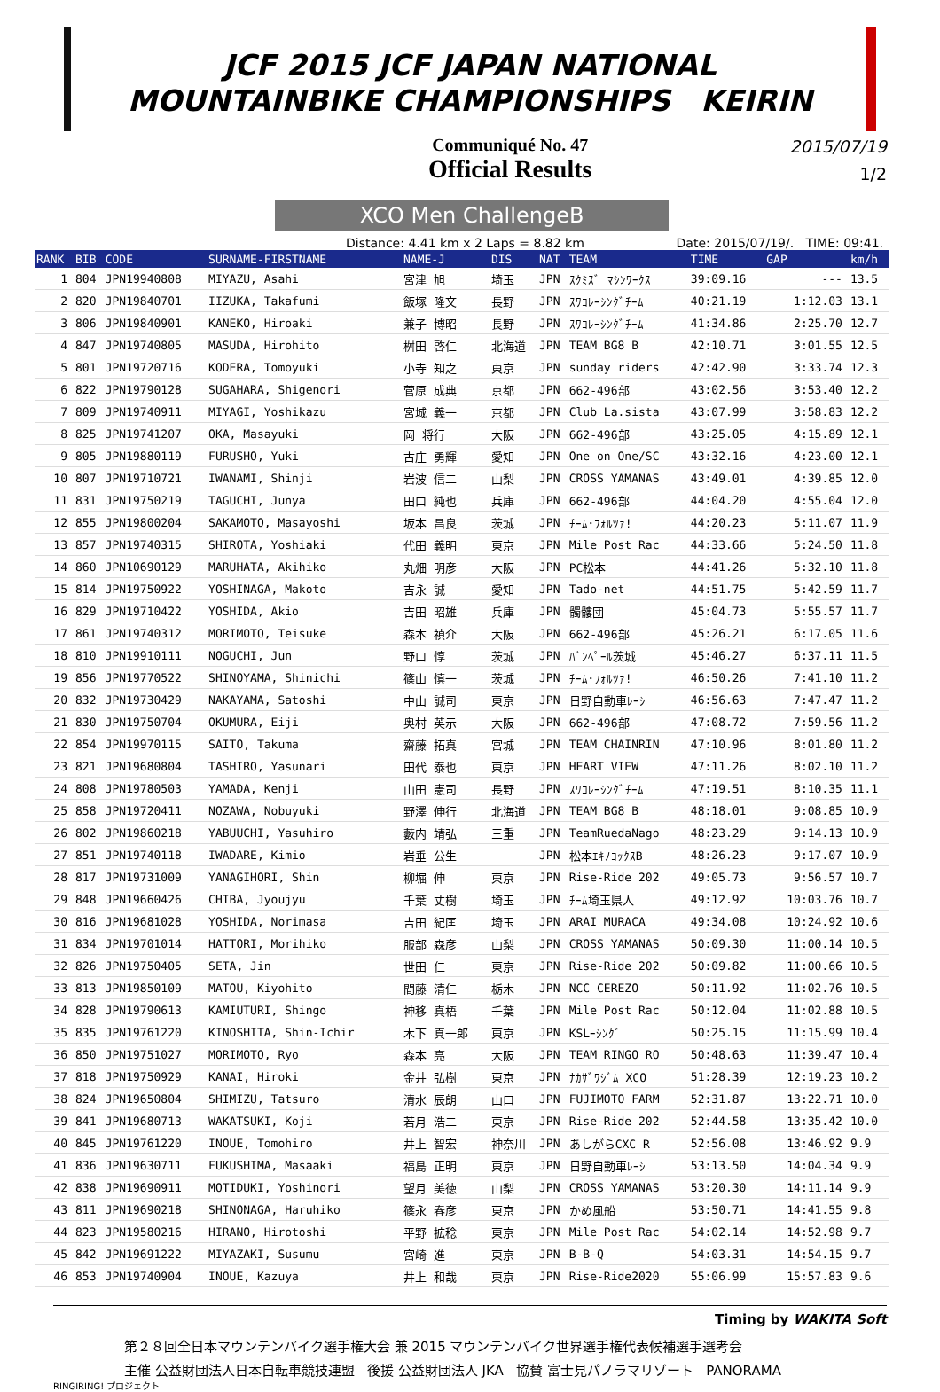JCF 2015 JCF JAPAN NATIONAL
MOUNTAINBIKE CHAMPIONSHIPS KEIRIN
Communiqué No. 47
Official Results
2015/07/19
1/2
XCO Men ChallengeB
Distance: 4.41 km x 2 Laps = 8.82 km Date: 2015/07/19/. TIME: 09:41.
| RANK | BIB | CODE | SURNAME-FIRSTNAME | NAME-J | DIS | NAT | TEAM | TIME | GAP | km/h |
| --- | --- | --- | --- | --- | --- | --- | --- | --- | --- | --- |
| 1 | 804 | JPN19940808 | MIYAZU, Asahi | 宮津 旭 | 埼玉 | JPN | ｽｸﾐｽﾞ ﾏｼﾝﾜｰｸｽ | 39:09.16 | --- | 13.5 |
| 2 | 820 | JPN19840701 | IIZUKA, Takafumi | 飯塚 隆文 | 長野 | JPN | ｽﾜｺﾚｰｼﾝｸﾞﾁｰﾑ | 40:21.19 | 1:12.03 | 13.1 |
| 3 | 806 | JPN19840901 | KANEKO, Hiroaki | 兼子 博昭 | 長野 | JPN | ｽﾜｺﾚｰｼﾝｸﾞﾁｰﾑ | 41:34.86 | 2:25.70 | 12.7 |
| 4 | 847 | JPN19740805 | MASUDA, Hirohito | 桝田 啓仁 | 北海道 | JPN | TEAM BG8 B | 42:10.71 | 3:01.55 | 12.5 |
| 5 | 801 | JPN19720716 | KODERA, Tomoyuki | 小寺 知之 | 東京 | JPN | sunday riders | 42:42.90 | 3:33.74 | 12.3 |
| 6 | 822 | JPN19790128 | SUGAHARA, Shigenori | 菅原 成典 | 京都 | JPN | 662-496部 | 43:02.56 | 3:53.40 | 12.2 |
| 7 | 809 | JPN19740911 | MIYAGI, Yoshikazu | 宮城 義一 | 京都 | JPN | Club La.sista | 43:07.99 | 3:58.83 | 12.2 |
| 8 | 825 | JPN19741207 | OKA, Masayuki | 岡 将行 | 大阪 | JPN | 662-496部 | 43:25.05 | 4:15.89 | 12.1 |
| 9 | 805 | JPN19880119 | FURUSHO, Yuki | 古庄 勇輝 | 愛知 | JPN | One on One/SC | 43:32.16 | 4:23.00 | 12.1 |
| 10 | 807 | JPN19710721 | IWANAMI, Shinji | 岩波 信二 | 山梨 | JPN | CROSS YAMANAS | 43:49.01 | 4:39.85 | 12.0 |
| 11 | 831 | JPN19750219 | TAGUCHI, Junya | 田口 純也 | 兵庫 | JPN | 662-496部 | 44:04.20 | 4:55.04 | 12.0 |
| 12 | 855 | JPN19800204 | SAKAMOTO, Masayoshi | 坂本 昌良 | 茨城 | JPN | ﾁｰﾑ･ﾌｫﾙﾂｧ! | 44:20.23 | 5:11.07 | 11.9 |
| 13 | 857 | JPN19740315 | SHIROTA, Yoshiaki | 代田 義明 | 東京 | JPN | Mile Post Rac | 44:33.66 | 5:24.50 | 11.8 |
| 14 | 860 | JPN10690129 | MARUHATA, Akihiko | 丸畑 明彦 | 大阪 | JPN | PC松本 | 44:41.26 | 5:32.10 | 11.8 |
| 15 | 814 | JPN19750922 | YOSHINAGA, Makoto | 吉永 誠 | 愛知 | JPN | Tado-net | 44:51.75 | 5:42.59 | 11.7 |
| 16 | 829 | JPN19710422 | YOSHIDA, Akio | 吉田 昭雄 | 兵庫 | JPN | 髑髏団 | 45:04.73 | 5:55.57 | 11.7 |
| 17 | 861 | JPN19740312 | MORIMOTO, Teisuke | 森本 禎介 | 大阪 | JPN | 662-496部 | 45:26.21 | 6:17.05 | 11.6 |
| 18 | 810 | JPN19910111 | NOGUCHI, Jun | 野口 惇 | 茨城 | JPN | ﾊﾞﾝﾍﾟｰﾙ茨城 | 45:46.27 | 6:37.11 | 11.5 |
| 19 | 856 | JPN19770522 | SHINOYAMA, Shinichi | 篠山 慎一 | 茨城 | JPN | ﾁｰﾑ･ﾌｫﾙﾂｧ! | 46:50.26 | 7:41.10 | 11.2 |
| 20 | 832 | JPN19730429 | NAKAYAMA, Satoshi | 中山 誠司 | 東京 | JPN | 日野自動車ﾚｰｼ | 46:56.63 | 7:47.47 | 11.2 |
| 21 | 830 | JPN19750704 | OKUMURA, Eiji | 奥村 英示 | 大阪 | JPN | 662-496部 | 47:08.72 | 7:59.56 | 11.2 |
| 22 | 854 | JPN19970115 | SAITO, Takuma | 齋藤 拓真 | 宮城 | JPN | TEAM CHAINRIN | 47:10.96 | 8:01.80 | 11.2 |
| 23 | 821 | JPN19680804 | TASHIRO, Yasunari | 田代 泰也 | 東京 | JPN | HEART VIEW | 47:11.26 | 8:02.10 | 11.2 |
| 24 | 808 | JPN19780503 | YAMADA, Kenji | 山田 憲司 | 長野 | JPN | ｽﾜｺﾚｰｼﾝｸﾞﾁｰﾑ | 47:19.51 | 8:10.35 | 11.1 |
| 25 | 858 | JPN19720411 | NOZAWA, Nobuyuki | 野澤 伸行 | 北海道 | JPN | TEAM BG8 B | 48:18.01 | 9:08.85 | 10.9 |
| 26 | 802 | JPN19860218 | YABUUCHI, Yasuhiro | 藪内 靖弘 | 三重 | JPN | TeamRuedaNago | 48:23.29 | 9:14.13 | 10.9 |
| 27 | 851 | JPN19740118 | IWADARE, Kimio | 岩垂 公生 | | JPN | 松本ｴｷﾉｺｯｸｽB | 48:26.23 | 9:17.07 | 10.9 |
| 28 | 817 | JPN19731009 | YANAGIHORI, Shin | 柳堀 伸 | 東京 | JPN | Rise-Ride 202 | 49:05.73 | 9:56.57 | 10.7 |
| 29 | 848 | JPN19660426 | CHIBA, Jyoujyu | 千葉 丈樹 | 埼玉 | JPN | ﾁｰﾑ埼玉県人 | 49:12.92 | 10:03.76 | 10.7 |
| 30 | 816 | JPN19681028 | YOSHIDA, Norimasa | 吉田 紀匡 | 埼玉 | JPN | ARAI MURACA | 49:34.08 | 10:24.92 | 10.6 |
| 31 | 834 | JPN19701014 | HATTORI, Morihiko | 服部 森彦 | 山梨 | JPN | CROSS YAMANAS | 50:09.30 | 11:00.14 | 10.5 |
| 32 | 826 | JPN19750405 | SETA, Jin | 世田 仁 | 東京 | JPN | Rise-Ride 202 | 50:09.82 | 11:00.66 | 10.5 |
| 33 | 813 | JPN19850109 | MATOU, Kiyohito | 間藤 清仁 | 栃木 | JPN | NCC CEREZO | 50:11.92 | 11:02.76 | 10.5 |
| 34 | 828 | JPN19790613 | KAMIUTURI, Shingo | 神移 真梧 | 千葉 | JPN | Mile Post Rac | 50:12.04 | 11:02.88 | 10.5 |
| 35 | 835 | JPN19761220 | KINOSHITA, Shin-Ichir | 木下 真一郎 | 東京 | JPN | KSLｰｼﾝｸﾞ | 50:25.15 | 11:15.99 | 10.4 |
| 36 | 850 | JPN19751027 | MORIMOTO, Ryo | 森本 亮 | 大阪 | JPN | TEAM RINGO RO | 50:48.63 | 11:39.47 | 10.4 |
| 37 | 818 | JPN19750929 | KANAI, Hiroki | 金井 弘樹 | 東京 | JPN | ﾅｶｻﾞﾜｼﾞﾑ XCO | 51:28.39 | 12:19.23 | 10.2 |
| 38 | 824 | JPN19650804 | SHIMIZU, Tatsuro | 清水 辰朗 | 山口 | JPN | FUJIMOTO FARM | 52:31.87 | 13:22.71 | 10.0 |
| 39 | 841 | JPN19680713 | WAKATSUKI, Koji | 若月 浩二 | 東京 | JPN | Rise-Ride 202 | 52:44.58 | 13:35.42 | 10.0 |
| 40 | 845 | JPN19761220 | INOUE, Tomohiro | 井上 智宏 | 神奈川 | JPN | あしがらCXC R | 52:56.08 | 13:46.92 | 9.9 |
| 41 | 836 | JPN19630711 | FUKUSHIMA, Masaaki | 福島 正明 | 東京 | JPN | 日野自動車ﾚｰｼ | 53:13.50 | 14:04.34 | 9.9 |
| 42 | 838 | JPN19690911 | MOTIDUKI, Yoshinori | 望月 美徳 | 山梨 | JPN | CROSS YAMANAS | 53:20.30 | 14:11.14 | 9.9 |
| 43 | 811 | JPN19690218 | SHINONAGA, Haruhiko | 篠永 春彦 | 東京 | JPN | かめ風船 | 53:50.71 | 14:41.55 | 9.8 |
| 44 | 823 | JPN19580216 | HIRANO, Hirotoshi | 平野 拡稔 | 東京 | JPN | Mile Post Rac | 54:02.14 | 14:52.98 | 9.7 |
| 45 | 842 | JPN19691222 | MIYAZAKI, Susumu | 宮崎 進 | 東京 | JPN | B-B-Q | 54:03.31 | 14:54.15 | 9.7 |
| 46 | 853 | JPN19740904 | INOUE, Kazuya | 井上 和哉 | 東京 | JPN | Rise-Ride2020 | 55:06.99 | 15:57.83 | 9.6 |
Timing by WAKITA Soft
第２８回全日本マウンテンバイク選手権大会 兼 2015 マウンテンバイク世界選手権代表候補選手選考会
主催 公益財団法人日本自転車競技連盟 後援 公益財団法人 JKA 協賛 富士見パノラマリゾート PANORAMA
RINGIRING! プロジェクト